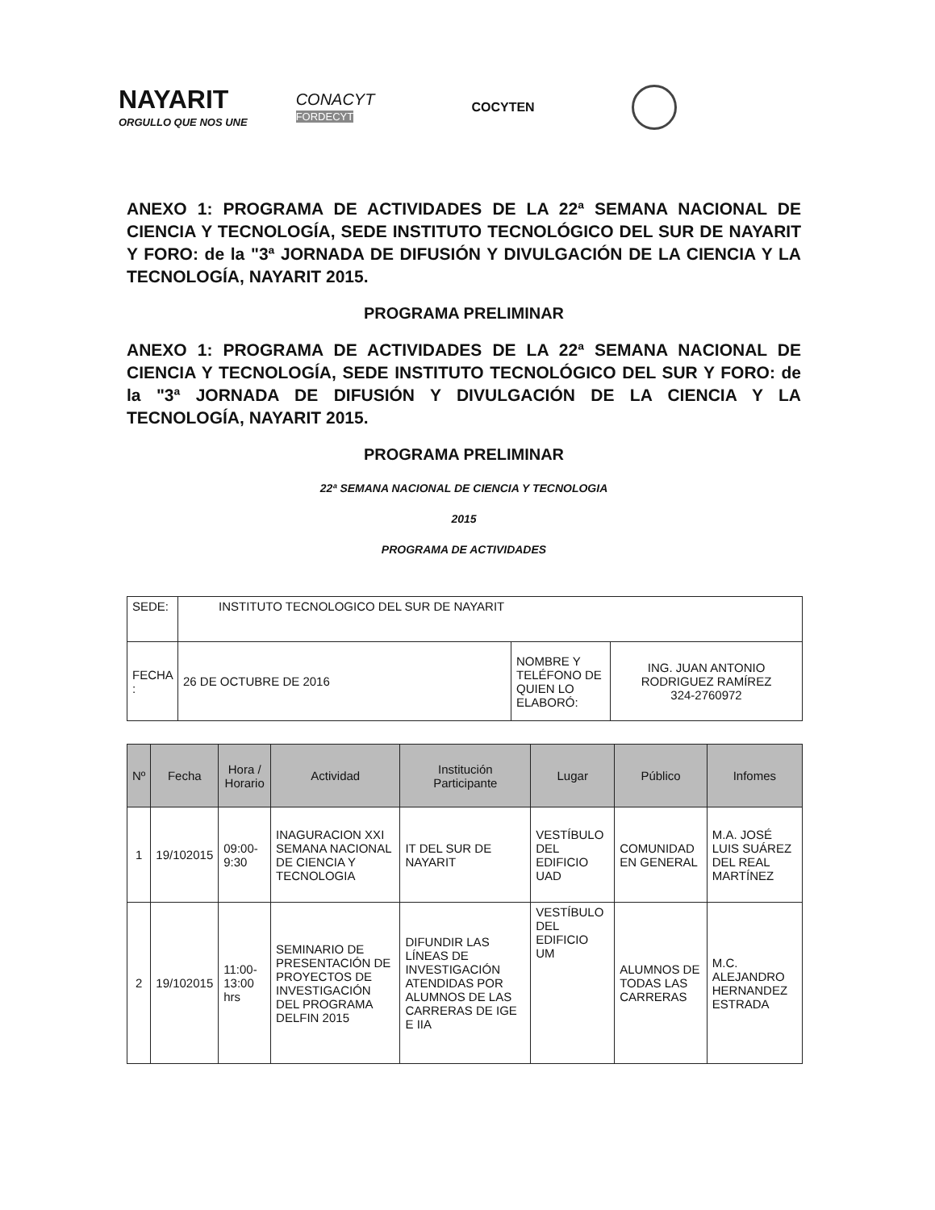NAYARIT
ORGULLO QUE NOS UNE
CONACYT
FORDECYT
COCYTEN
ANEXO 1: PROGRAMA DE ACTIVIDADES DE LA 22ª SEMANA NACIONAL DE CIENCIA Y TECNOLOGÍA, SEDE INSTITUTO TECNOLÓGICO DEL SUR DE NAYARIT Y FORO: de la "3ª JORNADA DE DIFUSIÓN Y DIVULGACIÓN DE LA CIENCIA Y LA TECNOLOGÍA, NAYARIT 2015.
PROGRAMA PRELIMINAR
ANEXO 1: PROGRAMA DE ACTIVIDADES DE LA 22ª SEMANA NACIONAL DE CIENCIA Y TECNOLOGÍA, SEDE INSTITUTO TECNOLÓGICO DEL SUR Y FORO: de la "3ª JORNADA DE DIFUSIÓN Y DIVULGACIÓN DE LA CIENCIA Y LA TECNOLOGÍA, NAYARIT 2015.
PROGRAMA PRELIMINAR
22ª SEMANA NACIONAL DE CIENCIA Y TECNOLOGIA
2015
PROGRAMA DE ACTIVIDADES
| SEDE: | INSTITUTO TECNOLOGICO DEL SUR DE NAYARIT | | |
| FECHA : | 26 DE OCTUBRE DE 2016 | NOMBRE Y TELÉFONO DE QUIEN LO ELABORÓ: | ING. JUAN ANTONIO RODRIGUEZ RAMÍREZ 324-2760972 |
| Nº | Fecha | Hora / Horario | Actividad | Institución Participante | Lugar | Público | Infomes |
| --- | --- | --- | --- | --- | --- | --- | --- |
| 1 | 19/102015 | 09:00-9:30 | INAGURACION XXI SEMANA NACIONAL DE CIENCIA Y TECNOLOGIA | IT DEL SUR DE NAYARIT | VESTÍBULO DEL EDIFICIO UAD | COMUNIDAD EN GENERAL | M.A. JOSÉ LUIS SUÁREZ DEL REAL MARTÍNEZ |
| 2 | 19/102015 | 11:00-13:00 hrs | SEMINARIO DE PRESENTACIÓN DE PROYECTOS DE INVESTIGACIÓN DEL PROGRAMA DELFIN 2015 | DIFUNDIR LAS LÍNEAS DE INVESTIGACIÓN ATENDIDAS POR ALUMNOS DE LAS CARRERAS DE IGE E IIA | VESTÍBULO DEL EDIFICIO UM | ALUMNOS DE TODAS LAS CARRERAS | M.C. ALEJANDRO HERNANDEZ ESTRADA |